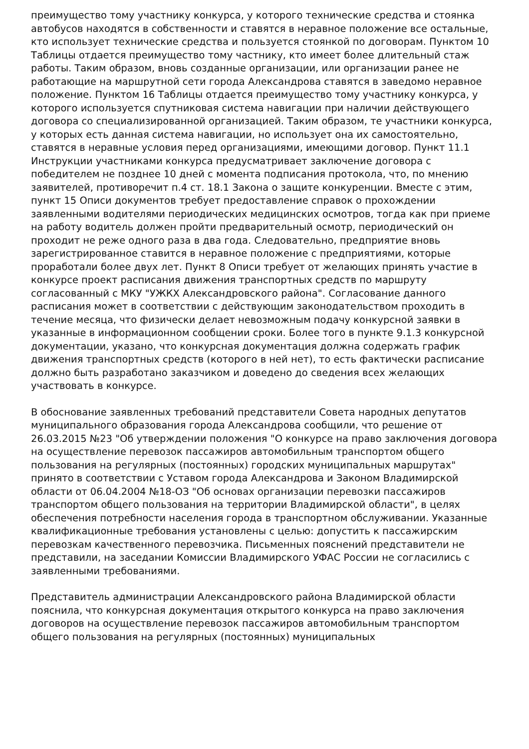преимущество тому участнику конкурса, у которого технические средства и стоянка автобусов находятся в собственности и ставятся в неравное положение все остальные, кто использует технические средства и пользуется стоянкой по договорам. Пунктом 10 Таблицы отдается преимущество тому частнику, кто имеет более длительный стаж работы. Таким образом, вновь созданные организации, или организации ранее не работающие на маршрутной сети города Александрова ставятся в заведомо неравное положение. Пунктом 16 Таблицы отдается преимущество тому участнику конкурса, у которого используется спутниковая система навигации при наличии действующего договора со специализированной организацией. Таким образом, те участники конкурса, у которых есть данная система навигации, но использует она их самостоятельно, ставятся в неравные условия перед организациями, имеющими договор. Пункт 11.1 Инструкции участниками конкурса предусматривает заключение договора с победителем не позднее 10 дней с момента подписания протокола, что, по мнению заявителей, противоречит п.4 ст. 18.1 Закона о защите конкуренции. Вместе с этим, пункт 15 Описи документов требует предоставление справок о прохождении заявленными водителями периодических медицинских осмотров, тогда как при приеме на работу водитель должен пройти предварительный осмотр, периодический он проходит не реже одного раза в два года. Следовательно, предприятие вновь зарегистрированное ставится в неравное положение с предприятиями, которые проработали более двух лет. Пункт 8 Описи требует от желающих принять участие в конкурсе проект расписания движения транспортных средств по маршруту согласованный с МКУ "УЖКХ Александровского района". Согласование данного расписания может в соответствии с действующим законодательством проходить в течение месяца, что физически делает невозможным подачу конкурсной заявки в указанные в информационном сообщении сроки. Более того в пункте 9.1.3 конкурсной документации, указано, что конкурсная документация должна содержать график движения транспортных средств (которого в ней нет), то есть фактически расписание должно быть разработано заказчиком и доведено до сведения всех желающих участвовать в конкурсе.
В обоснование заявленных требований представители Совета народных депутатов муниципального образования города Александрова сообщили, что решение от 26.03.2015 №23 "Об утверждении положения "О конкурсе на право заключения договора на осуществление перевозок пассажиров автомобильным транспортом общего пользования на регулярных (постоянных) городских муниципальных маршрутах" принято в соответствии с Уставом города Александрова и Законом Владимирской области от 06.04.2004 №18-ОЗ "Об основах организации перевозки пассажиров транспортом общего пользования на территории Владимирской области", в целях обеспечения потребности населения города в транспортном обслуживании. Указанные квалификационные требования установлены с целью: допустить к пассажирским перевозкам качественного перевозчика. Письменных пояснений представители не представили, на заседании Комиссии Владимирского УФАС России не согласились с заявленными требованиями.
Представитель администрации Александровского района Владимирской области пояснила, что конкурсная документация открытого конкурса на право заключения договоров на осуществление перевозок пассажиров автомобильным транспортом общего пользования на регулярных (постоянных) муниципальных